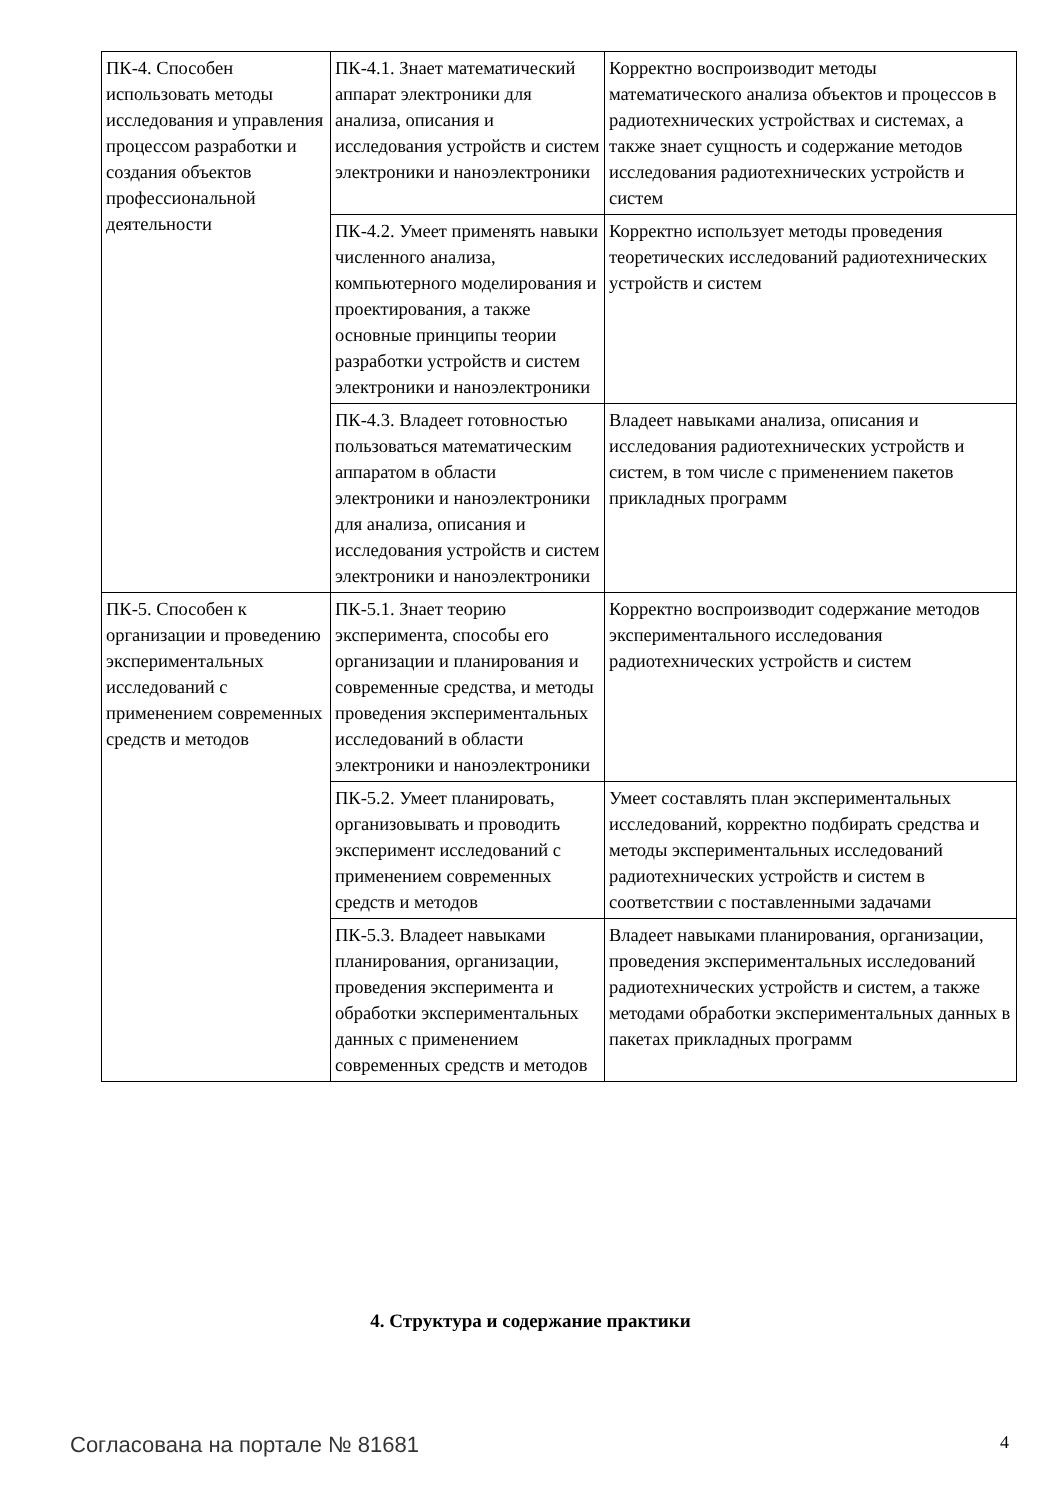| ПК-4. Способен использовать методы исследования и управления процессом разработки и создания объектов профессиональной деятельности | ПК-4.1. Знает математический аппарат электроники для анализа, описания и исследования устройств и систем электроники и наноэлектроники | Корректно воспроизводит методы математического анализа объектов и процессов в радиотехнических устройствах и системах, а также знает сущность и содержание методов исследования радиотехнических устройств и систем |
| | ПК-4.2. Умеет применять навыки численного анализа, компьютерного моделирования и проектирования, а также основные принципы теории разработки устройств и систем электроники и наноэлектроники | Корректно использует методы проведения теоретических исследований радиотехнических устройств и систем |
| | ПК-4.3. Владеет готовностью пользоваться математическим аппаратом в области электроники и наноэлектроники для анализа, описания и исследования устройств и систем электроники и наноэлектроники | Владеет навыками анализа, описания и исследования радиотехнических устройств и систем, в том числе с применением пакетов прикладных программ |
| ПК-5. Способен к организации и проведению экспериментальных исследований с применением современных средств и методов | ПК-5.1. Знает теорию эксперимента, способы его организации и планирования и современные средства, и методы проведения экспериментальных исследований в области электроники и наноэлектроники | Корректно воспроизводит содержание методов экспериментального исследования радиотехнических устройств и систем |
| | ПК-5.2. Умеет планировать, организовывать и проводить эксперимент исследований с применением современных средств и методов | Умеет составлять план экспериментальных исследований, корректно подбирать средства и методы экспериментальных исследований радиотехнических устройств и систем в соответствии с поставленными задачами |
| | ПК-5.3. Владеет навыками планирования, организации, проведения эксперимента и обработки экспериментальных данных с применением современных средств и методов | Владеет навыками планирования, организации, проведения экспериментальных исследований радиотехнических устройств и систем, а также методами обработки экспериментальных данных в пакетах прикладных программ |
4. Структура и содержание практики
Согласована на портале № 81681 4